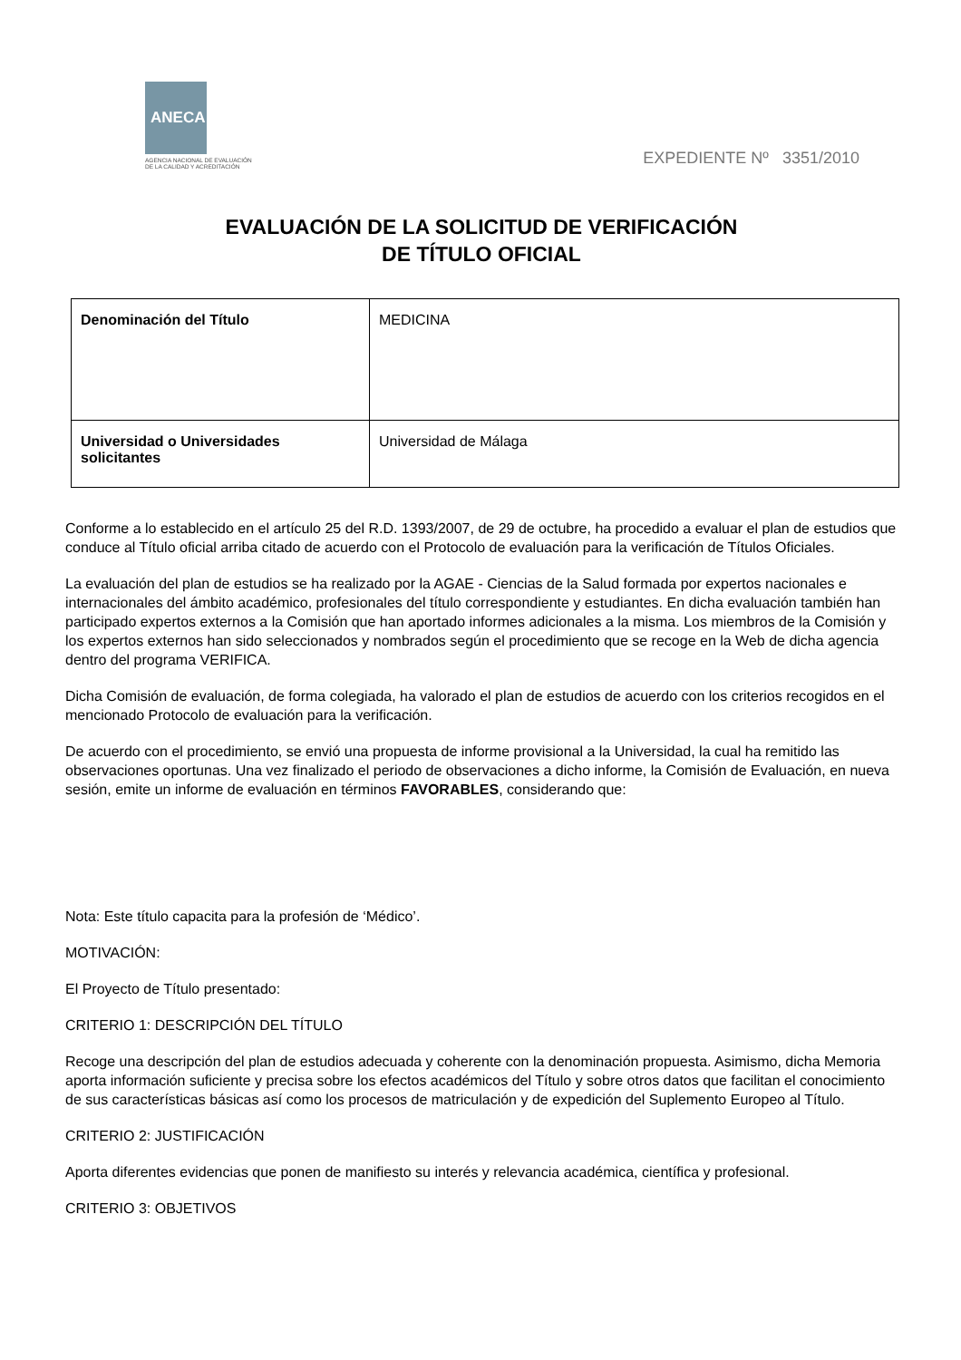ANECA
AGENCIA NACIONAL DE EVALUACIÓN
DE LA CALIDAD Y ACREDITACIÓN
EXPEDIENTE Nº 3351/2010
EVALUACIÓN DE LA SOLICITUD DE VERIFICACIÓN
DE TÍTULO OFICIAL
| Denominación del Título | MEDICINA |
| Universidad o Universidades solicitantes | Universidad de Málaga |
Conforme a lo establecido en el artículo 25 del R.D. 1393/2007, de 29 de octubre, ha procedido a evaluar el plan de estudios que conduce al Título oficial arriba citado de acuerdo con el Protocolo de evaluación para la verificación de Títulos Oficiales.
La evaluación del plan de estudios se ha realizado por la AGAE - Ciencias de la Salud formada por expertos nacionales e internacionales del ámbito académico, profesionales del título correspondiente y estudiantes. En dicha evaluación también han participado expertos externos a la Comisión que han aportado informes adicionales a la misma. Los miembros de la Comisión y los expertos externos han sido seleccionados y nombrados según el procedimiento que se recoge en la Web de dicha agencia dentro del programa VERIFICA.
Dicha Comisión de evaluación, de forma colegiada, ha valorado el plan de estudios de acuerdo con los criterios recogidos en el mencionado Protocolo de evaluación para la verificación.
De acuerdo con el procedimiento, se envió una propuesta de informe provisional a la Universidad, la cual ha remitido las observaciones oportunas. Una vez finalizado el periodo de observaciones a dicho informe, la Comisión de Evaluación, en nueva sesión, emite un informe de evaluación en términos FAVORABLES, considerando que:
Nota: Este título capacita para la profesión de ‘Médico’.
MOTIVACIÓN:
El Proyecto de Título presentado:
CRITERIO 1: DESCRIPCIÓN DEL TÍTULO
Recoge una descripción del plan de estudios adecuada y coherente con la denominación propuesta. Asimismo, dicha Memoria aporta información suficiente y precisa sobre los efectos académicos del Título y sobre otros datos que facilitan el conocimiento de sus características básicas así como los procesos de matriculación y de expedición del Suplemento Europeo al Título.
CRITERIO 2: JUSTIFICACIÓN
Aporta diferentes evidencias que ponen de manifiesto su interés y relevancia académica, científica y profesional.
CRITERIO 3: OBJETIVOS